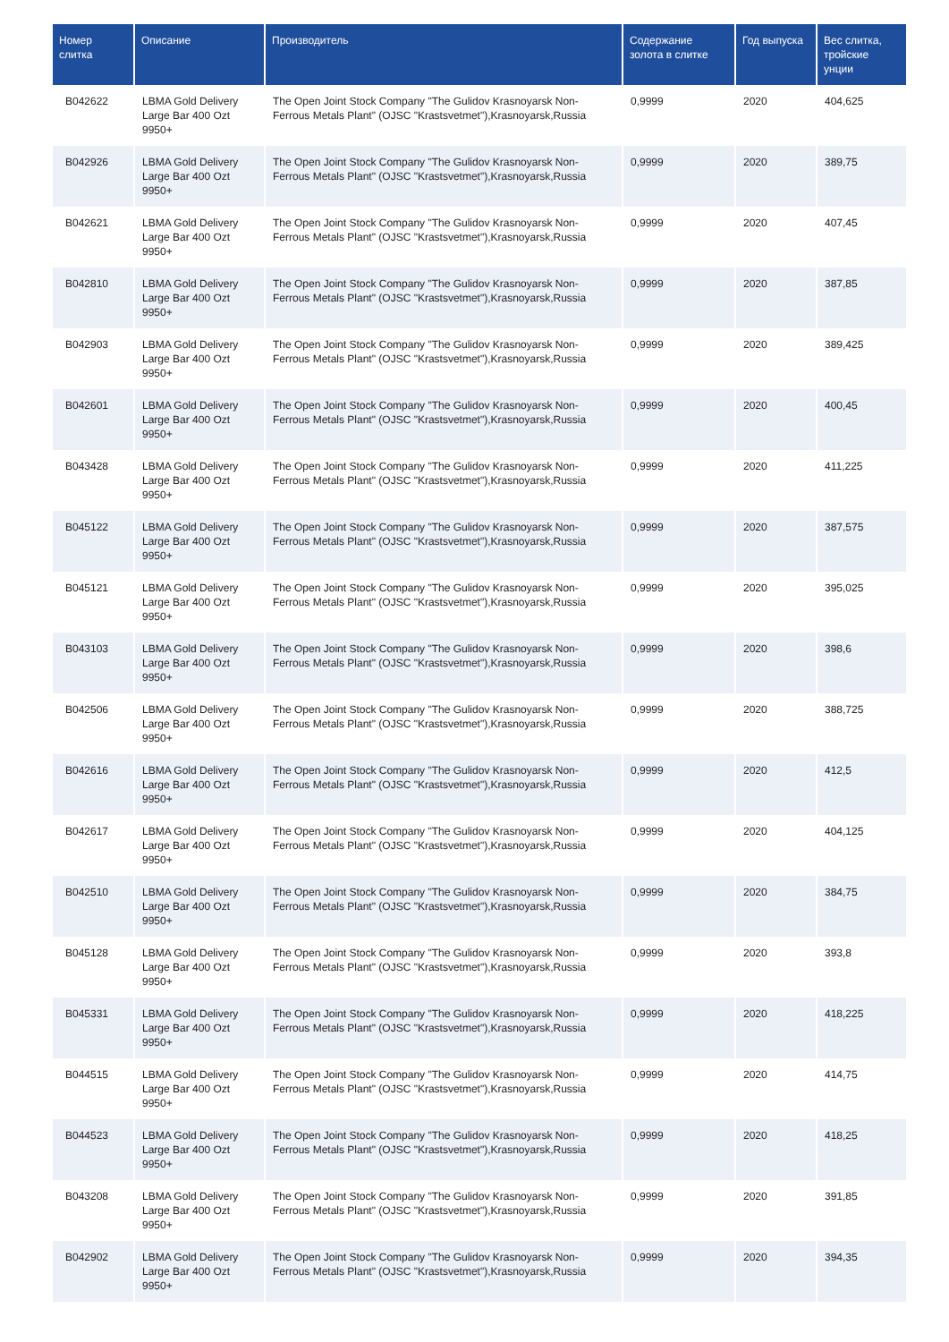| Номер слитка | Описание | Производитель | Содержание золота в слитке | Год выпуска | Вес слитка, тройские унции |
| --- | --- | --- | --- | --- | --- |
| B042622 | LBMA Gold Delivery Large Bar 400 Ozt 9950+ | The Open Joint Stock Company "The Gulidov Krasnoyarsk Non-Ferrous Metals Plant" (OJSC "Krastsvetmet"),Krasnoyarsk,Russia | 0,9999 | 2020 | 404,625 |
| B042926 | LBMA Gold Delivery Large Bar 400 Ozt 9950+ | The Open Joint Stock Company "The Gulidov Krasnoyarsk Non-Ferrous Metals Plant" (OJSC "Krastsvetmet"),Krasnoyarsk,Russia | 0,9999 | 2020 | 389,75 |
| B042621 | LBMA Gold Delivery Large Bar 400 Ozt 9950+ | The Open Joint Stock Company "The Gulidov Krasnoyarsk Non-Ferrous Metals Plant" (OJSC "Krastsvetmet"),Krasnoyarsk,Russia | 0,9999 | 2020 | 407,45 |
| B042810 | LBMA Gold Delivery Large Bar 400 Ozt 9950+ | The Open Joint Stock Company "The Gulidov Krasnoyarsk Non-Ferrous Metals Plant" (OJSC "Krastsvetmet"),Krasnoyarsk,Russia | 0,9999 | 2020 | 387,85 |
| B042903 | LBMA Gold Delivery Large Bar 400 Ozt 9950+ | The Open Joint Stock Company "The Gulidov Krasnoyarsk Non-Ferrous Metals Plant" (OJSC "Krastsvetmet"),Krasnoyarsk,Russia | 0,9999 | 2020 | 389,425 |
| B042601 | LBMA Gold Delivery Large Bar 400 Ozt 9950+ | The Open Joint Stock Company "The Gulidov Krasnoyarsk Non-Ferrous Metals Plant" (OJSC "Krastsvetmet"),Krasnoyarsk,Russia | 0,9999 | 2020 | 400,45 |
| B043428 | LBMA Gold Delivery Large Bar 400 Ozt 9950+ | The Open Joint Stock Company "The Gulidov Krasnoyarsk Non-Ferrous Metals Plant" (OJSC "Krastsvetmet"),Krasnoyarsk,Russia | 0,9999 | 2020 | 411,225 |
| B045122 | LBMA Gold Delivery Large Bar 400 Ozt 9950+ | The Open Joint Stock Company "The Gulidov Krasnoyarsk Non-Ferrous Metals Plant" (OJSC "Krastsvetmet"),Krasnoyarsk,Russia | 0,9999 | 2020 | 387,575 |
| B045121 | LBMA Gold Delivery Large Bar 400 Ozt 9950+ | The Open Joint Stock Company "The Gulidov Krasnoyarsk Non-Ferrous Metals Plant" (OJSC "Krastsvetmet"),Krasnoyarsk,Russia | 0,9999 | 2020 | 395,025 |
| B043103 | LBMA Gold Delivery Large Bar 400 Ozt 9950+ | The Open Joint Stock Company "The Gulidov Krasnoyarsk Non-Ferrous Metals Plant" (OJSC "Krastsvetmet"),Krasnoyarsk,Russia | 0,9999 | 2020 | 398,6 |
| B042506 | LBMA Gold Delivery Large Bar 400 Ozt 9950+ | The Open Joint Stock Company "The Gulidov Krasnoyarsk Non-Ferrous Metals Plant" (OJSC "Krastsvetmet"),Krasnoyarsk,Russia | 0,9999 | 2020 | 388,725 |
| B042616 | LBMA Gold Delivery Large Bar 400 Ozt 9950+ | The Open Joint Stock Company "The Gulidov Krasnoyarsk Non-Ferrous Metals Plant" (OJSC "Krastsvetmet"),Krasnoyarsk,Russia | 0,9999 | 2020 | 412,5 |
| B042617 | LBMA Gold Delivery Large Bar 400 Ozt 9950+ | The Open Joint Stock Company "The Gulidov Krasnoyarsk Non-Ferrous Metals Plant" (OJSC "Krastsvetmet"),Krasnoyarsk,Russia | 0,9999 | 2020 | 404,125 |
| B042510 | LBMA Gold Delivery Large Bar 400 Ozt 9950+ | The Open Joint Stock Company "The Gulidov Krasnoyarsk Non-Ferrous Metals Plant" (OJSC "Krastsvetmet"),Krasnoyarsk,Russia | 0,9999 | 2020 | 384,75 |
| B045128 | LBMA Gold Delivery Large Bar 400 Ozt 9950+ | The Open Joint Stock Company "The Gulidov Krasnoyarsk Non-Ferrous Metals Plant" (OJSC "Krastsvetmet"),Krasnoyarsk,Russia | 0,9999 | 2020 | 393,8 |
| B045331 | LBMA Gold Delivery Large Bar 400 Ozt 9950+ | The Open Joint Stock Company "The Gulidov Krasnoyarsk Non-Ferrous Metals Plant" (OJSC "Krastsvetmet"),Krasnoyarsk,Russia | 0,9999 | 2020 | 418,225 |
| B044515 | LBMA Gold Delivery Large Bar 400 Ozt 9950+ | The Open Joint Stock Company "The Gulidov Krasnoyarsk Non-Ferrous Metals Plant" (OJSC "Krastsvetmet"),Krasnoyarsk,Russia | 0,9999 | 2020 | 414,75 |
| B044523 | LBMA Gold Delivery Large Bar 400 Ozt 9950+ | The Open Joint Stock Company "The Gulidov Krasnoyarsk Non-Ferrous Metals Plant" (OJSC "Krastsvetmet"),Krasnoyarsk,Russia | 0,9999 | 2020 | 418,25 |
| B043208 | LBMA Gold Delivery Large Bar 400 Ozt 9950+ | The Open Joint Stock Company "The Gulidov Krasnoyarsk Non-Ferrous Metals Plant" (OJSC "Krastsvetmet"),Krasnoyarsk,Russia | 0,9999 | 2020 | 391,85 |
| B042902 | LBMA Gold Delivery Large Bar 400 Ozt 9950+ | The Open Joint Stock Company "The Gulidov Krasnoyarsk Non-Ferrous Metals Plant" (OJSC "Krastsvetmet"),Krasnoyarsk,Russia | 0,9999 | 2020 | 394,35 |